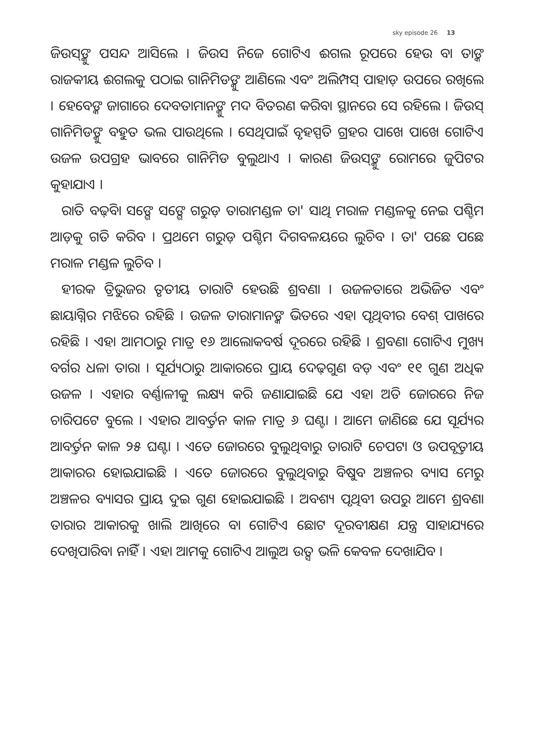sky episode 26 13
ଜିଉସ୍‌ଙ୍କୁ ପସନ୍ଦ ଆସିଲେ । ଜିଉସ ନିଜେ ଗୋଟିଏ ଈଗଲ ରୂପରେ ହେଉ ବା ତାଙ୍କ ରାଜକୀୟ ଈଗଲକୁ ପଠାଇ ଗାନିମିଡଙ୍କୁ ଆଣିଲେ ଏବଂ ଅଲିମ୍ପସ୍ ପାହାଡ଼ ଉପରେ ରଖିଲେ । ହେବେଙ୍କ ଜାଗାରେ ଦେବତାମାନଙ୍କୁ ମଦ ବିତରଣ କରିବା ସ୍ଥାନରେ ସେ ରହିଲେ । ଜିଉସ୍ ଗାନିମିଡଙ୍କୁ ବହୁତ ଭଲ ପାଉଥିଲେ । ସେଥିପାଇଁ ବୃହସ୍ପତି ଗ୍ରହର ପାଖେ ପାଖେ ଗୋଟିଏ ଉଜଳ ଉପଗ୍ରହ ଭାବରେ ଗାନିମିଡ ବୁଲୁଥାଏ । କାରଣ ଜିଉସ୍‌ଙ୍କୁ ରୋମରେ ଜୁପିଟର କୁହାଯାଏ ।
ରାତି ବଢ଼ିବା ସଙ୍ଗେ ସଙ୍ଗେ ଗରୁଡ଼ ତାରାମଣ୍ଡଳ ତା' ସାଥି ମରାଳ ମଣ୍ଡଳକୁ ନେଇ ପଶ୍ଚିମ ଆଡ଼କୁ ଗତି କରିବ । ପ୍ରଥମେ ଗରୁଡ଼ ପଶ୍ଚିମ ଦିଗବଳୟରେ ଲୁଚିବ । ତା' ପଛେ ପଛେ ମରାଳ ମଣ୍ଡଳ ଲୁଚିବ ।
ହୀରକ ତ୍ରିଭୁଜର ତୃତୀୟ ତାରାଟି ହେଉଛି ଶ୍ରବଣା । ଉଜଳତାରେ ଅଭିଜିତ ଏବଂ ଛାୟାଗ୍ନିର ମଝିରେ ରହିଛି । ଉଜଳ ତାରାମାନଙ୍କ ଭିତରେ ଏହା ପୃଥିବୀର ବେଶ୍ ପାଖରେ ରହିଛି । ଏହା ଆମଠାରୁ ମାତ୍ର ୧୬ ଆଲୋକବର୍ଷ ଦୂରରେ ରହିଛି । ଶ୍ରବଣା ଗୋଟିଏ ମୁଖ୍ୟ ବର୍ଗର ଧଳା ତାରା । ସୂର୍ଯ୍ୟଠାରୁ ଆକାରରେ ପ୍ରାୟ ଦେଢ଼ଗୁଣ ବଡ଼ ଏବଂ ୧୧ ଗୁଣ ଅଧିକ ଉଜଳ । ଏହାର ବର୍ଣ୍ଣାଳୀକୁ ଲକ୍ଷ୍ୟ କରି ଜଣାଯାଇଛି ଯେ ଏହା ଅତି ଜୋରରେ ନିଜ ଚାରିପଟେ ବୁଲେ । ଏହାର ଆବର୍ତ୍ତନ କାଳ ମାତ୍ର ୬ ଘଣ୍ଟା । ଆମେ ଜାଣିଛେ ଯେ ସୂର୍ଯ୍ୟର ଆବର୍ତ୍ତନ କାଳ ୨୫ ଘଣ୍ଟା । ଏତେ ଜୋରରେ ବୁଲୁଥିବାରୁ ତାରାଟି ଚେପଟା ଓ ଉପବୃତ୍ତୀୟ ଆକାରର ହୋଇଯାଇଛି । ଏତେ ଜୋରରେ ବୁଲୁଥିବାରୁ ବିଷୁବ ଅଞ୍ଚଳର ବ୍ୟାସ ମେରୁ ଅଞ୍ଚଳର ବ୍ୟାସର ପ୍ରାୟ ଦୁଇ ଗୁଣ ହୋଇଯାଇଛି । ଅବଶ୍ୟ ପୃଥିବୀ ଉପରୁ ଆମେ ଶ୍ରବଣା ତାରାର ଆକାରକୁ ଖାଲି ଆଖିରେ ବା ଗୋଟିଏ ଛୋଟ ଦୂରବୀକ୍ଷଣ ଯନ୍ତ୍ର ସାହାଯ୍ୟରେ ଦେଖିପାରିବା ନାହିଁ । ଏହା ଆମକୁ ଗୋଟିଏ ଆଲୁଅ ଉତ୍ସ ଭଳି କେବଳ ଦେଖାଯିବ ।